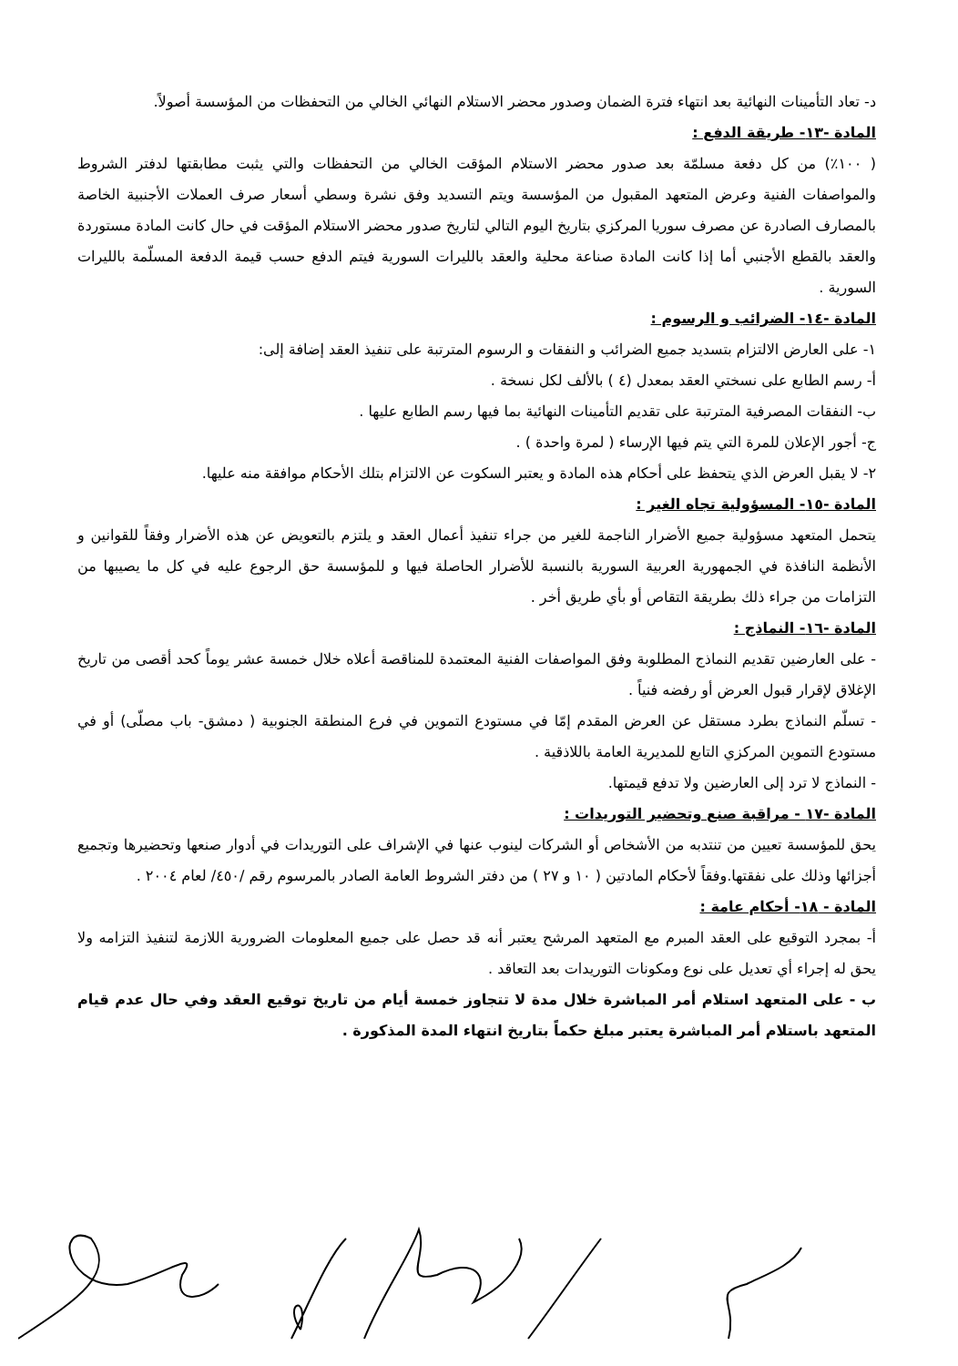د- تعاد التأمينات النهائية بعد انتهاء فترة الضمان وصدور محضر الاستلام النهائي الخالي من التحفظات من المؤسسة أصولاً.
المادة -١٣- طريقة الدفع :
( ١٠٠٪) من كل دفعة مسلمّة بعد صدور محضر الاستلام المؤقت الخالي من التحفظات والتي يثبت مطابقتها لدفتر الشروط والمواصفات الفنية وعرض المتعهد المقبول من المؤسسة ويتم التسديد وفق نشرة وسطي أسعار صرف العملات الأجنبية الخاصة بالمصارف الصادرة عن مصرف سوريا المركزي بتاريخ اليوم التالي لتاريخ صدور محضر الاستلام المؤقت في حال كانت المادة مستوردة والعقد بالقطع الأجنبي أما إذا كانت المادة صناعة محلية والعقد بالليرات السورية فيتم الدفع حسب قيمة الدفعة المسلّمة بالليرات السورية .
المادة -١٤- الضرائب و الرسوم :
١- على العارض الالتزام بتسديد جميع الضرائب و النفقات و الرسوم المترتبة على تنفيذ العقد إضافة إلى:
أ- رسم الطابع على نسختي العقد بمعدل (٤ ) بالألف لكل نسخة .
ب- النفقات المصرفية المترتبة على تقديم التأمينات النهائية بما فيها رسم الطابع عليها .
ج- أجور الإعلان للمرة التي يتم فيها الإرساء ( لمرة واحدة ) .
٢- لا يقبل العرض الذي يتحفظ على أحكام هذه المادة و يعتبر السكوت عن الالتزام بتلك الأحكام موافقة منه عليها.
المادة -١٥- المسؤولية تجاه الغير :
يتحمل المتعهد مسؤولية جميع الأضرار الناجمة للغير من جراء تنفيذ أعمال العقد و يلتزم بالتعويض عن هذه الأضرار وفقاً للقوانين و الأنظمة النافذة في الجمهورية العربية السورية بالنسبة للأضرار الحاصلة فيها و للمؤسسة حق الرجوع عليه في كل ما يصيبها من التزامات من جراء ذلك بطريقة التقاص أو بأي طريق أخر .
المادة -١٦- النماذج :
- على العارضين تقديم النماذج المطلوبة وفق المواصفات الفنية المعتمدة للمناقصة أعلاه خلال خمسة عشر يوماً كحد أقصى من تاريخ الإغلاق لإقرار قبول العرض أو رفضه فنياً .
- تسلّم النماذج بطرد مستقل عن العرض المقدم إمّا في مستودع التموين في فرع المنطقة الجنوبية ( دمشق- باب مصلّى) أو في مستودع التموين المركزي التابع للمديرية العامة باللاذقية .
- النماذج لا ترد إلى العارضين ولا تدفع قيمتها.
المادة -١٧ - مراقبة صنع وتحضير التوريدات :
يحق للمؤسسة تعيين من تنتدبه من الأشخاص أو الشركات لينوب عنها في الإشراف على التوريدات في أدوار صنعها وتحضيرها وتجميع أجزائها وذلك على نفقتها.وفقاً لأحكام المادتين ( ١٠ و ٢٧ ) من دفتر الشروط العامة الصادر بالمرسوم رقم /٤٥٠/ لعام ٢٠٠٤ .
المادة - ١٨- أحكام عامة :
أ- بمجرد التوقيع على العقد المبرم مع المتعهد المرشح يعتبر أنه قد حصل على جميع المعلومات الضرورية اللازمة لتنفيذ التزامه ولا يحق له إجراء أي تعديل على نوع ومكونات التوريدات بعد التعاقد .
ب - على المتعهد استلام أمر المباشرة خلال مدة لا تتجاوز خمسة أيام من تاريخ توقيع العقد وفي حال عدم قيام المتعهد باستلام أمر المباشرة يعتبر مبلغ حكماً بتاريخ انتهاء المدة المذكورة .